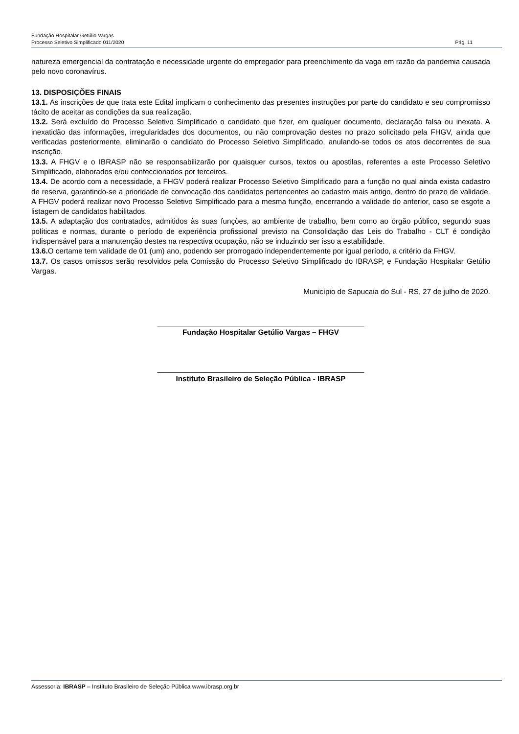Fundação Hospitalar Getúlio Vargas
Processo Seletivo Simplificado 011/2020 Pág. 11
natureza emergencial da contratação e necessidade urgente do empregador para preenchimento da vaga em razão da pandemia causada pelo novo coronavírus.
13. DISPOSIÇÕES FINAIS
13.1. As inscrições de que trata este Edital implicam o conhecimento das presentes instruções por parte do candidato e seu compromisso tácito de aceitar as condições da sua realização.
13.2. Será excluído do Processo Seletivo Simplificado o candidato que fizer, em qualquer documento, declaração falsa ou inexata. A inexatidão das informações, irregularidades dos documentos, ou não comprovação destes no prazo solicitado pela FHGV, ainda que verificadas posteriormente, eliminarão o candidato do Processo Seletivo Simplificado, anulando-se todos os atos decorrentes de sua inscrição.
13.3. A FHGV e o IBRASP não se responsabilizarão por quaisquer cursos, textos ou apostilas, referentes a este Processo Seletivo Simplificado, elaborados e/ou confeccionados por terceiros.
13.4. De acordo com a necessidade, a FHGV poderá realizar Processo Seletivo Simplificado para a função no qual ainda exista cadastro de reserva, garantindo-se a prioridade de convocação dos candidatos pertencentes ao cadastro mais antigo, dentro do prazo de validade. A FHGV poderá realizar novo Processo Seletivo Simplificado para a mesma função, encerrando a validade do anterior, caso se esgote a listagem de candidatos habilitados.
13.5. A adaptação dos contratados, admitidos às suas funções, ao ambiente de trabalho, bem como ao órgão público, segundo suas políticas e normas, durante o período de experiência profissional previsto na Consolidação das Leis do Trabalho - CLT é condição indispensável para a manutenção destes na respectiva ocupação, não se induzindo ser isso a estabilidade.
13.6. O certame tem validade de 01 (um) ano, podendo ser prorrogado independentemente por igual período, a critério da FHGV.
13.7. Os casos omissos serão resolvidos pela Comissão do Processo Seletivo Simplificado do IBRASP, e Fundação Hospitalar Getúlio Vargas.
Município de Sapucaia do Sul - RS, 27 de julho de 2020.
__________________________________________________
Fundação Hospitalar Getúlio Vargas – FHGV
__________________________________________________
Instituto Brasileiro de Seleção Pública - IBRASP
Assessoria: IBRASP – Instituto Brasileiro de Seleção Pública www.ibrasp.org.br